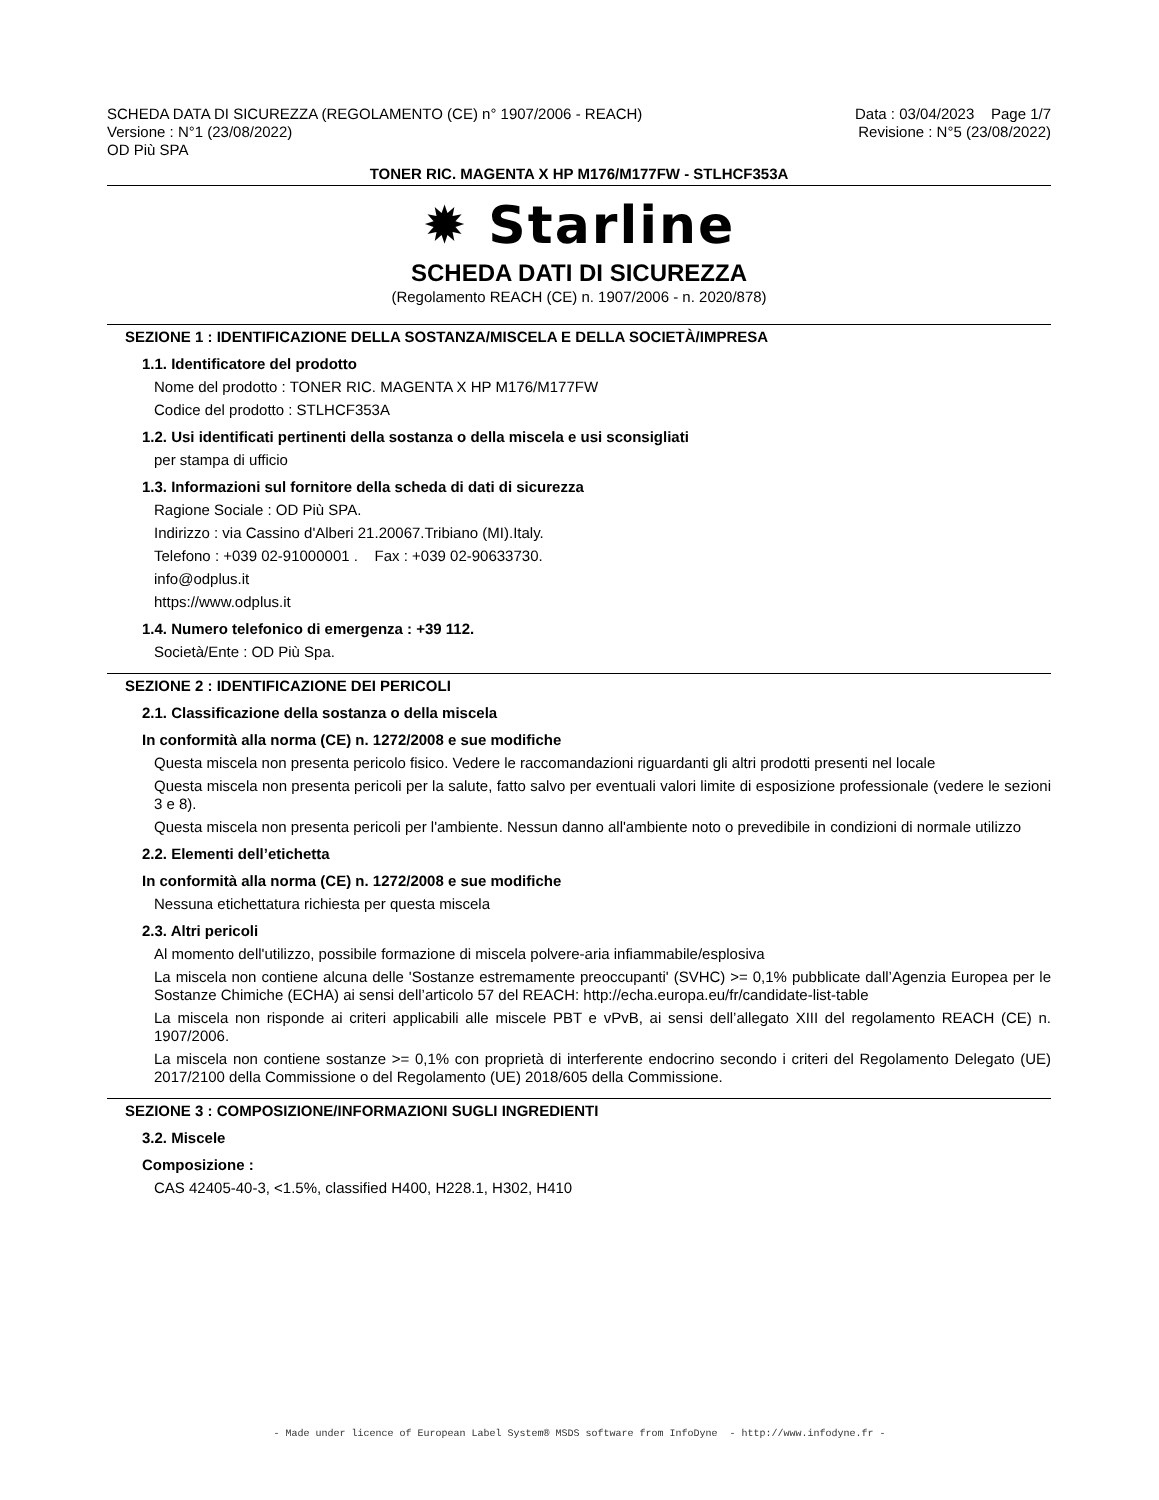SCHEDA DATA DI SICUREZZA (REGOLAMENTO (CE) n° 1907/2006 - REACH)
Versione : N°1 (23/08/2022)
OD Più SPA
Data : 03/04/2023 Page 1/7
Revisione : N°5 (23/08/2022)
TONER RIC. MAGENTA X HP M176/M177FW - STLHCF353A
✹ Starline
SCHEDA DATI DI SICUREZZA
(Regolamento REACH (CE) n. 1907/2006 - n. 2020/878)
SEZIONE 1 : IDENTIFICAZIONE DELLA SOSTANZA/MISCELA E DELLA SOCIETÀ/IMPRESA
1.1. Identificatore del prodotto
Nome del prodotto : TONER RIC. MAGENTA X HP M176/M177FW
Codice del prodotto : STLHCF353A
1.2. Usi identificati pertinenti della sostanza o della miscela e usi sconsigliati
per stampa di ufficio
1.3. Informazioni sul fornitore della scheda di dati di sicurezza
Ragione Sociale : OD Più SPA.
Indirizzo : via Cassino d'Alberi 21.20067.Tribiano (MI).Italy.
Telefono : +039 02-91000001 . Fax : +039 02-90633730.
info@odplus.it
https://www.odplus.it
1.4. Numero telefonico di emergenza : +39 112.
Società/Ente : OD Più Spa.
SEZIONE 2 : IDENTIFICAZIONE DEI PERICOLI
2.1. Classificazione della sostanza o della miscela
In conformità alla norma (CE) n. 1272/2008 e sue modifiche
Questa miscela non presenta pericolo fisico. Vedere le raccomandazioni riguardanti gli altri prodotti presenti nel locale
Questa miscela non presenta pericoli per la salute, fatto salvo per eventuali valori limite di esposizione professionale (vedere le sezioni 3 e 8).
Questa miscela non presenta pericoli per l'ambiente. Nessun danno all'ambiente noto o prevedibile in condizioni di normale utilizzo
2.2. Elementi dell’etichetta
In conformità alla norma (CE) n. 1272/2008 e sue modifiche
Nessuna etichettatura richiesta per questa miscela
2.3. Altri pericoli
Al momento dell'utilizzo, possibile formazione di miscela polvere-aria infiammabile/esplosiva
La miscela non contiene alcuna delle 'Sostanze estremamente preoccupanti' (SVHC) >= 0,1% pubblicate dall’Agenzia Europea per le Sostanze Chimiche (ECHA) ai sensi dell’articolo 57 del REACH: http://echa.europa.eu/fr/candidate-list-table
La miscela non risponde ai criteri applicabili alle miscele PBT e vPvB, ai sensi dell’allegato XIII del regolamento REACH (CE) n. 1907/2006.
La miscela non contiene sostanze >= 0,1% con proprietà di interferente endocrino secondo i criteri del Regolamento Delegato (UE) 2017/2100 della Commissione o del Regolamento (UE) 2018/605 della Commissione.
SEZIONE 3 : COMPOSIZIONE/INFORMAZIONI SUGLI INGREDIENTI
3.2. Miscele
Composizione :
CAS 42405-40-3, <1.5%, classified H400, H228.1, H302, H410
- Made under licence of European Label System® MSDS software from InfoDyne - http://www.infodyne.fr -